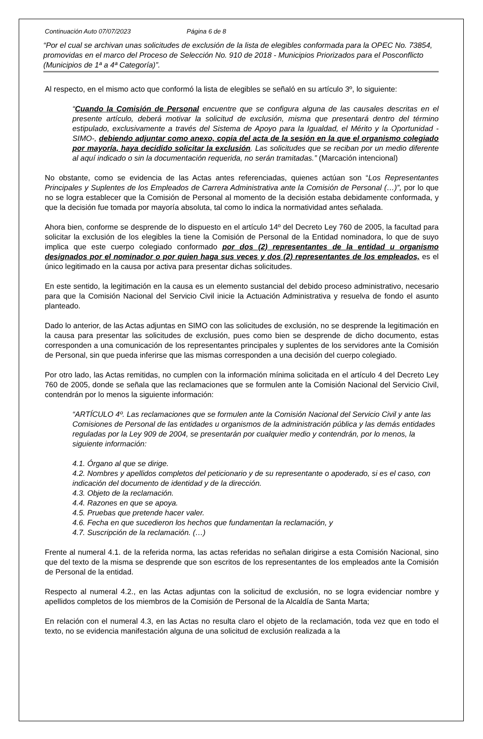Continuación Auto 07/07/2023 Página 6 de 8
“Por el cual se archivan unas solicitudes de exclusión de la lista de elegibles conformada para la OPEC No. 73854, promovidas en el marco del Proceso de Selección No. 910 de 2018 - Municipios Priorizados para el Posconflicto (Municipios de 1ª a 4ª Categoría)”.
Al respecto, en el mismo acto que conformó la lista de elegibles se señaló en su artículo 3º, lo siguiente:
“Cuando la Comisión de Personal encuentre que se configura alguna de las causales descritas en el presente artículo, deberá motivar la solicitud de exclusión, misma que presentará dentro del término estipulado, exclusivamente a través del Sistema de Apoyo para la Igualdad, el Mérito y la Oportunidad -SIMO-, debiendo adjuntar como anexo, copia del acta de la sesión en la que el organismo colegiado por mayoría, haya decidido solicitar la exclusión. Las solicitudes que se reciban por un medio diferente al aquí indicado o sin la documentación requerida, no serán tramitadas.” (Marcación intencional)
No obstante, como se evidencia de las Actas antes referenciadas, quienes actúan son “Los Representantes Principales y Suplentes de los Empleados de Carrera Administrativa ante la Comisión de Personal (…)”, por lo que no se logra establecer que la Comisión de Personal al momento de la decisión estaba debidamente conformada, y que la decisión fue tomada por mayoría absoluta, tal como lo indica la normatividad antes señalada.
Ahora bien, conforme se desprende de lo dispuesto en el artículo 14º del Decreto Ley 760 de 2005, la facultad para solicitar la exclusión de los elegibles la tiene la Comisión de Personal de la Entidad nominadora, lo que de suyo implica que este cuerpo colegiado conformado por dos (2) representantes de la entidad u organismo designados por el nominador o por quien haga sus veces y dos (2) representantes de los empleados, es el único legitimado en la causa por activa para presentar dichas solicitudes.
En este sentido, la legitimación en la causa es un elemento sustancial del debido proceso administrativo, necesario para que la Comisión Nacional del Servicio Civil inicie la Actuación Administrativa y resuelva de fondo el asunto planteado.
Dado lo anterior, de las Actas adjuntas en SIMO con las solicitudes de exclusión, no se desprende la legitimación en la causa para presentar las solicitudes de exclusión, pues como bien se desprende de dicho documento, estas corresponden a una comunicación de los representantes principales y suplentes de los servidores ante la Comisión de Personal, sin que pueda inferirse que las mismas corresponden a una decisión del cuerpo colegiado.
Por otro lado, las Actas remitidas, no cumplen con la información mínima solicitada en el artículo 4 del Decreto Ley 760 de 2005, donde se señala que las reclamaciones que se formulen ante la Comisión Nacional del Servicio Civil, contendrán por lo menos la siguiente información:
“ARTÍCULO 4º. Las reclamaciones que se formulen ante la Comisión Nacional del Servicio Civil y ante las Comisiones de Personal de las entidades u organismos de la administración pública y las demás entidades reguladas por la Ley 909 de 2004, se presentarán por cualquier medio y contendrán, por lo menos, la siguiente información:
4.1. Órgano al que se dirige.
4.2. Nombres y apellidos completos del peticionario y de su representante o apoderado, si es el caso, con indicación del documento de identidad y de la dirección.
4.3. Objeto de la reclamación.
4.4. Razones en que se apoya.
4.5. Pruebas que pretende hacer valer.
4.6. Fecha en que sucedieron los hechos que fundamentan la reclamación, y
4.7. Suscripción de la reclamación. (…)
Frente al numeral 4.1. de la referida norma, las actas referidas no señalan dirigirse a esta Comisión Nacional, sino que del texto de la misma se desprende que son escritos de los representantes de los empleados ante la Comisión de Personal de la entidad.
Respecto al numeral 4.2., en las Actas adjuntas con la solicitud de exclusión, no se logra evidenciar nombre y apellidos completos de los miembros de la Comisión de Personal de la Alcaldía de Santa Marta;
En relación con el numeral 4.3, en las Actas no resulta claro el objeto de la reclamación, toda vez que en todo el texto, no se evidencia manifestación alguna de una solicitud de exclusión realizada a la